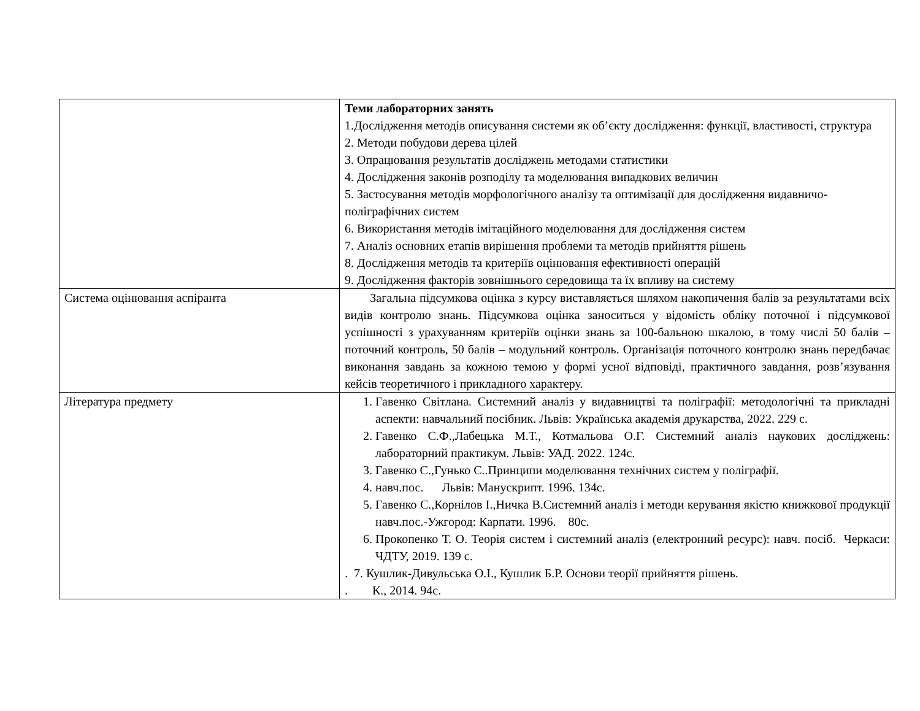| | Теми лабораторних занять 1.Дослідження методів описування системи як об’єкту дослідження: функції, властивості, структура 2. Методи побудови дерева цілей 3. Опрацювання результатів досліджень методами статистики 4. Дослідження законів розподілу та моделювання випадкових величин 5. Застосування методів морфологічного аналізу та оптимізації для дослідження видавничо-поліграфічних систем 6. Використання методів імітаційного моделювання для дослідження систем 7. Аналіз основних етапів вирішення проблеми та методів прийняття рішень 8. Дослідження методів та критеріїв оцінювання ефективності операцій 9. Дослідження факторів зовнішнього середовища та їх впливу на систему |
| Система оцінювання аспіранта | Загальна підсумкова оцінка з курсу виставляється шляхом накопичення балів за результатами всіх видів контролю знань. Підсумкова оцінка заноситься у відомість обліку поточної і підсумкової успішності з урахуванням критеріїв оцінки знань за 100-бальною шкалою, в тому числі 50 балів – поточний контроль, 50 балів – модульний контроль. Організація поточного контролю знань передбачає виконання завдань за кожною темою у формі усної відповіді, практичного завдання, розв’язування кейсів теоретичного і прикладного характеру. |
| Література предмету | 1. Гавенко Світлана. Системний аналіз у видавництві та поліграфії: методологічні та прикладні аспекти: навчальний посібник. Львів: Українська академія друкарства, 2022. 229 с. 2. Гавенко С.Ф.,Лабецька М.Т., Котмальова О.Г. Системний аналіз наукових досліджень: лабораторний практикум. Львів: УАД. 2022. 124с. 3. Гавенко С.,Гунько С..Принципи моделювання технічних систем у поліграфії. 4. навч.пос. Львів: Манускрипт. 1996. 134с. 5. Гавенко С.,Корнілов І.,Ничка В.Системний аналіз і методи керування якістю книжкової продукції навч.пос.-Ужгород: Карпати. 1996. 80с. 6. Прокопенко Т. О. Теорія систем і системний аналіз (електронний ресурс): навч. посіб. Черкаси: ЧДТУ, 2019. 139 с. . 7. Кушлик-Дивульська О.І., Кушлик Б.Р. Основи теорії прийняття рішень. . К., 2014. 94с. |